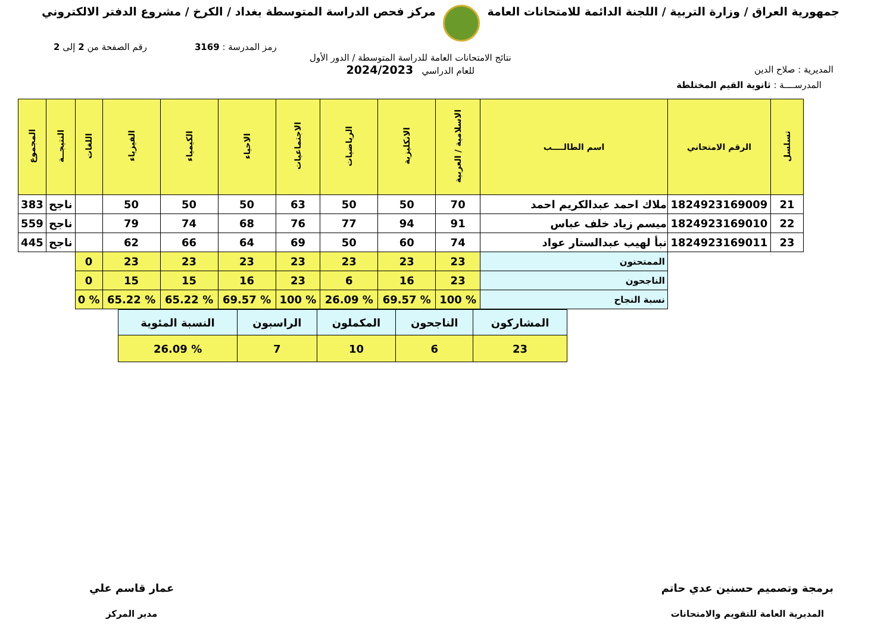جمهورية العراق / وزارة التربية / اللجنة الدائمة للامتحانات العامة
مركز فحص الدراسة المتوسطة بغداد / الكرخ / مشروع الدفتر الالكتروني
رمز المدرسة : 3169 رقم الصفحة من 2 إلى 2
المديرية : صلاح الدين
نتائج الامتحانات العامة للدراسة المتوسطة / الدور الأول
للعام الدراسي 2024/2023
المدرســــة : ثانوية القيم المختلطة
| تسلسل | الرقم الامتحاني | اسم الطالــــب | الاسلامية / العربية | الانكليزية | الرياضيات | الاجتماعيات | الاحياء | الكيمياء | الفيزياء | اللغات | النتيجــة | المجموع |
| --- | --- | --- | --- | --- | --- | --- | --- | --- | --- | --- | --- | --- |
| 21 | 1824923169009 | ملاك احمد عبدالكريم احمد | 70 | 50 | 50 | 63 | 50 | 50 | 50 | | ناجح | 383 |
| 22 | 1824923169010 | ميسم زياد خلف عباس | 91 | 94 | 77 | 76 | 68 | 74 | 79 | | ناجح | 559 |
| 23 | 1824923169011 | نبأ لهيب عبدالستار عواد | 74 | 60 | 50 | 69 | 64 | 66 | 62 | | ناجح | 445 |
| | | الممتحنون | 23 | 23 | 23 | 23 | 23 | 23 | 23 | 0 | | |
| | | الناجحون | 23 | 16 | 6 | 23 | 16 | 15 | 15 | 0 | | |
| | | نسبة النجاح | % 100 | % 69.57 | % 26.09 | % 100 | % 69.57 | % 65.22 | % 65.22 | % 0 | | |
| المشاركون | الناجحون | المكملون | الراسبون | النسبة المئوية |
| 23 | 6 | 10 | 7 | % 26.09 |
برمجة وتصميم حسنين عدي حاتم
المديرية العامة للتقويم والامتحانات
عمار قاسم علي
مدير المركز